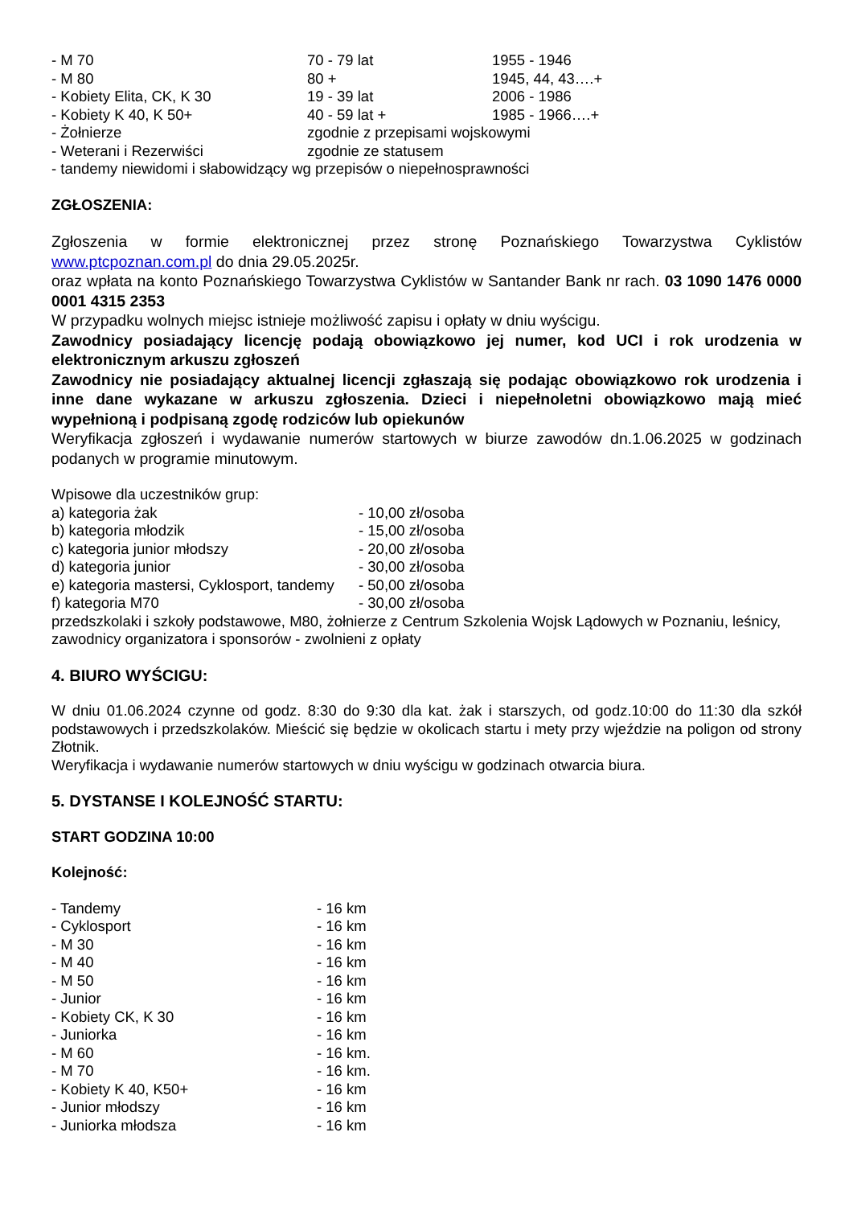| - M 70 | 70 - 79 lat | 1955 - 1946 |
| - M 80 | 80 + | 1945, 44, 43….+ |
| - Kobiety Elita, CK, K 30 | 19 - 39 lat | 2006 - 1986 |
| - Kobiety K 40, K 50+ | 40 - 59 lat + | 1985 - 1966….+ |
| - Żołnierze | zgodnie z przepisami wojskowymi | |
| - Weterani i Rezerwiści | zgodnie ze statusem | |
| - tandemy niewidomi i słabowidzący wg przepisów o niepełnosprawności | | |
ZGŁOSZENIA:
Zgłoszenia w formie elektronicznej przez stronę Poznańskiego Towarzystwa Cyklistów www.ptcpoznan.com.pl do dnia 29.05.2025r.
oraz wpłata na konto Poznańskiego Towarzystwa Cyklistów w Santander Bank nr rach. 03 1090 1476 0000 0001 4315 2353
W przypadku wolnych miejsc istnieje możliwość zapisu i opłaty w dniu wyścigu.
Zawodnicy posiadający licencję podają obowiązkowo jej numer, kod UCI i rok urodzenia w elektronicznym arkuszu zgłoszeń
Zawodnicy nie posiadający aktualnej licencji zgłaszają się podając obowiązkowo rok urodzenia i inne dane wykazane w arkuszu zgłoszenia. Dzieci i niepełnoletni obowiązkowo mają mieć wypełnioną i podpisaną zgodę rodziców lub opiekunów
Weryfikacja zgłoszeń i wydawanie numerów startowych w biurze zawodów dn.1.06.2025 w godzinach podanych w programie minutowym.
Wpisowe dla uczestników grup:
| a) kategoria żak | - 10,00 zł/osoba |
| b) kategoria młodzik | - 15,00 zł/osoba |
| c) kategoria junior młodszy | - 20,00 zł/osoba |
| d) kategoria junior | - 30,00 zł/osoba |
| e) kategoria mastersi, Cyklosport, tandemy | - 50,00 zł/osoba |
| f) kategoria M70 | - 30,00 zł/osoba |
przedszkolaki i szkoły podstawowe, M80, żołnierze z Centrum Szkolenia Wojsk Lądowych w Poznaniu, leśnicy, zawodnicy organizatora i sponsorów - zwolnieni z opłaty
4. BIURO WYŚCIGU:
W dniu 01.06.2024 czynne od godz. 8:30 do 9:30 dla kat. żak i starszych, od godz.10:00 do 11:30 dla szkół podstawowych i przedszkolaków. Mieścić się będzie w okolicach startu i mety przy wjeździe na poligon od strony Złotnik.
Weryfikacja i wydawanie numerów startowych w dniu wyścigu w godzinach otwarcia biura.
5. DYSTANSE I KOLEJNOŚĆ STARTU:
START GODZINA 10:00
Kolejność:
| - Tandemy | - 16 km |
| - Cyklosport | - 16 km |
| - M 30 | - 16 km |
| - M 40 | - 16 km |
| - M 50 | - 16 km |
| - Junior | - 16 km |
| - Kobiety CK, K 30 | - 16 km |
| - Juniorka | - 16 km |
| - M 60 | - 16 km. |
| - M 70 | - 16 km. |
| - Kobiety K 40, K50+ | - 16 km |
| - Junior młodszy | - 16 km |
| - Juniorka młodsza | - 16 km |